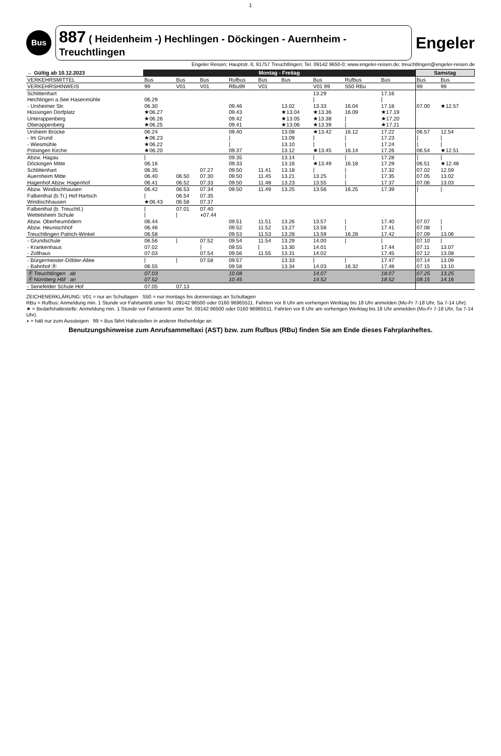1
Bus
887 ( Heidenheim -) Hechlingen - Döckingen - Auernheim - Treuchtlingen
Engeler
Engeler Reisen; Hauptstr. 6; 91757 Treuchtlingen; Tel. 09142 9650-0; www.engeler-reisen.de; treuchtlingen@engeler-reisen.de
| ← Gültig ab 10.12.2023 | Montag - Freitag | | | | | | | | | | Samstag | | |
| --- | --- | --- | --- | --- | --- | --- | --- | --- | --- | --- | --- | --- | --- |
| VERKEHRSMITTEL | Bus | Bus | Bus | Rufbus | Bus | Bus | Bus | Rufbus | Bus | | Bus | Bus | |
| VERKEHRSHINWEIS | 99 | V01 | V01 | RBu99 | V01 | | V01 99 | S50 RBu | | | 99 | 99 | |
| Schlittenhart Hechlingen a.See Hasenmühle - Ursheimer Str. Hüssingen Dorfplatz Unterappenberg Oberappenberg | 06.29 06.30 ★06.27 ★06.26 ★06.25 | | | 09.46 09.43 09.42 09.41 | | 13.02 ★13.04 ★13.05 ★13.06 | 13.29 ⦚ 13.33 ★13.36 ★13.38 ★13.39 | 16.04 16.09 ⦚ ⦚ | 17.16 ⦚ 17.18 ★17.19 ★17.20 ★17.21 | | 07.00 | ★12.57 | |
| Ursheim Brücke - Im Grund - Wiesmühle Polsingen Kirche | 06.24 ★06.23 ★06.22 ★06.20 | | | 09.40 ⦚ ⦚ 09.37 | | 13.08 13.09 13.10 13.12 | ★13.42 ⦚ ⦚ ★13.45 | 16.12 ⦚ ⦚ 16.14 | 17.22 17.23 17.24 17.26 | | 06.57 ⦚ ⦚ 06.54 | 12.54 ⦚ ⦚ ★12.51 | |
| Abzw. Hagau Döckingen Mitte Schlittenhart Auernheim Mitte Hagenhof Abzw. Hagenhof | ⦚ 06.16 06.35 06.40 06.41 | 06.50 06.52 | 07.27 07.30 07.33 | 09.35 09.33 09.50 09.50 09.50 | 11.41 11.45 11.48 | 13.14 13.16 13.18 13.21 13.23 | ⦚ ★13.49 ⦚ 13.25 13.55 | ⦚ 16.18 ⦚ ⦚ ⦚ | 17.28 17.29 17.32 17.35 17.37 | | ⦚ 06.51 07.02 07.05 07.06 | ⦚ ★12.48 12.59 13.02 13.03 | |
| Abzw. Windischhausen Falbenthal (b.Tr.) Hof Hartsch Windischhausen | 06.42 ⦚ ★06.43 | 06.53 06.54 06.58 | 07.34 07.35 07.37 | 09.50 | 11.49 | 13.25 | 13.56 | 16.25 | 17.39 | | ⦚ | ⦚ | |
| Falbenthal (b. Treuchtl.) Wettelsheim Schule Abzw. Oberheumödern Abzw. Heunischhof Treuchtlingen Patrich-Winkel | ⦚ ⦚ 06.44 06.46 06.58 | 07.01 ⦚ | 07.40 ◖07.44 | 09.51 09.52 09.53 | 11.51 11.52 11.53 | 13.26 13.27 13.28 | 13.57 13.58 13.59 | ⦚ ⦚ 16.28 | 17.40 17.41 17.42 | | 07.07 07.08 07.09 | ⦚ ⦚ 13.06 | |
| - Grundschule - Krankenhaus - Zollhaus | 06.56 07.02 07.03 | ⦚ | 07.52 ⦚ 07.54 | 09.54 09.55 09.56 | 11.54 ⦚ 11.55 | 13.29 13.30 13.31 | 14.00 14.01 14.02 | ⦚ | ⦚ 17.44 17.45 | | 07.10 07.11 07.12 | ⦚ 13.07 13.08 | |
| - Bürgermeister-Döbler-Allee - Bahnhof Ⓡ | ⦚ 06.55 | ⦚ | 07.58 | 09.57 09.58 | | 13.33 13.34 | ⦚ 14.03 | ⦚ 16.32 | 17.47 17.48 | | 07.14 07.15 | 13.09 13.10 | |
| Ⓡ Treuchtlingen ab Ⓡ Nürnberg Hbf an | 07.03 07.52 | | | 10.08 10.45 | | | 14.07 14.52 | | 18.07 18.52 | | 07.25 08.15 | 13.25 14.16 | |
| - Senefelder Schule Hof | 07.05 | 07.13 | | | | | | | | | | | |
ZEICHENERKLÄRUNG: V01 = nur an Schultagen S50 = nur montags bis donnerstags an Schultagen
RBu = Rufbus: Anmeldung min. 1 Stunde vor Fahrtantritt unter Tel. 09142 96500 oder 0160 96965511. Fahrten vor 8 Uhr am vorherigen Werktag bis 18 Uhr anmelden (Mo-Fr 7-18 Uhr, Sa 7-14 Uhr).
★ = Bedarfshaltestelle: Anmeldung min. 1 Stunde vor Fahrtantritt unter Tel. 09142 96500 oder 0160 96965511. Fahrten vor 8 Uhr am vorherigen Werktag bis 18 Uhr anmelden (Mo-Fr 7-18 Uhr, Sa 7-14 Uhr).
◖ = hält nur zum Aussteigen 99 = Bus fährt Haltestellen in anderer Reihenfolge an
Benutzungshinweise zum Anrufsammeltaxi (AST) bzw. zum Rufbus (RBu) finden Sie am Ende dieses Fahrplanheftes.